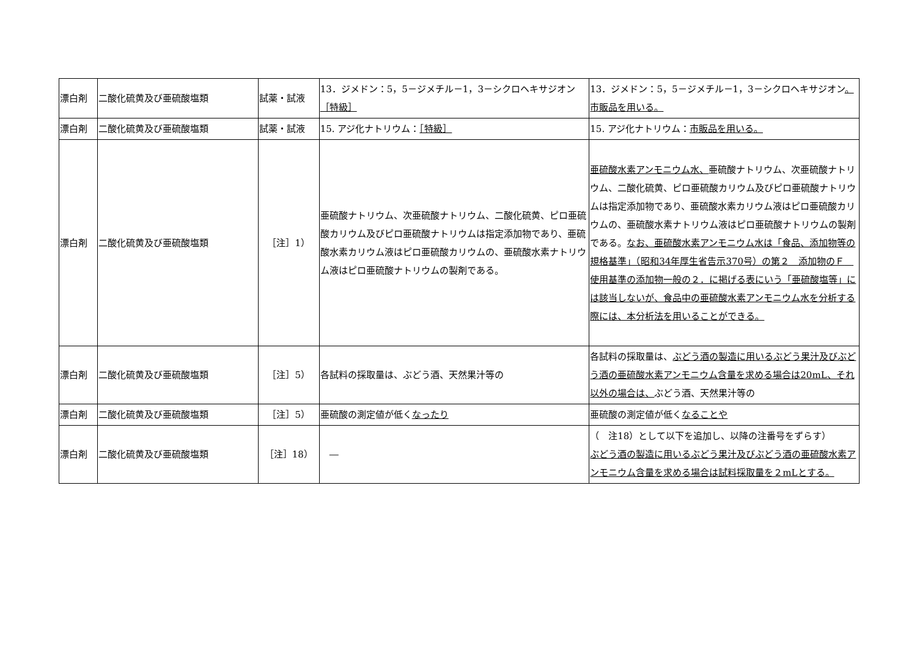| 漂白剤 | 二酸化硫黄及び亜硫酸塩類 | 試薬・試液 | 13．ジメドン：5，5－ジメチル－1，3－シクロヘキサジオン ［特級］ | 13．ジメドン：5，5－ジメチル－1，3－シクロヘキサジオン 。市販品を用いる。 |
| 漂白剤 | 二酸化硫黄及び亜硫酸塩類 | 試薬・試液 | 15. アジ化ナトリウム： ［特級］ | 15. アジ化ナトリウム： 市販品を用いる。 |
| 漂白剤 | 二酸化硫黄及び亜硫酸塩類 | ［注］1） | 亜硫酸ナトリウム、次亜硫酸ナトリウム、二酸化硫黄、ピロ亜硫酸カリウム及びピロ亜硫酸ナトリウムは指定添加物であり、亜硫酸水素カリウム液はピロ亜硫酸カリウムの、亜硫酸水素ナトリウム液はピロ亜硫酸ナトリウムの製剤である。 | 亜硫酸水素アンモニウム水、 亜硫酸ナトリウム、次亜硫酸ナトリウム、二酸化硫黄、ピロ亜硫酸カリウム及びピロ亜硫酸ナトリウムは指定添加物であり、亜硫酸水素カリウム液はピロ亜硫酸カリウムの、亜硫酸水素ナトリウム液はピロ亜硫酸ナトリウムの製剤である。 なお、亜硫酸水素アンモニウム水は「食品、添加物等の規格基準」（昭和34年厚生省告示370号）の第２ 添加物のＦ 使用基準の添加物一般の２．に掲げる表にいう「亜硫酸塩等」には該当しないが、食品中の亜硫酸水素アンモニウム水を分析する際には、本分析法を用いることができる。 |
| 漂白剤 | 二酸化硫黄及び亜硫酸塩類 | ［注］5） | 各試料の採取量は、ぶどう酒、天然果汁等の | 各試料の採取量は、 ぶどう酒の製造に用いるぶどう果汁及びぶどう酒の亜硫酸水素アンモニウム含量を求める場合は20mL、それ以外の場合は、 ぶどう酒、天然果汁等の |
| 漂白剤 | 二酸化硫黄及び亜硫酸塩類 | ［注］5） | 亜硫酸の測定値が低く なったり | 亜硫酸の測定値が低く なることや |
| 漂白剤 | 二酸化硫黄及び亜硫酸塩類 | ［注］18） | ― | （ 注18）として以下を追加し、以降の注番号をずらす） ぶどう酒の製造に用いるぶどう果汁及びぶどう酒の亜硫酸水素アンモニウム含量を求める場合は試料採取量を２mLとする。 |